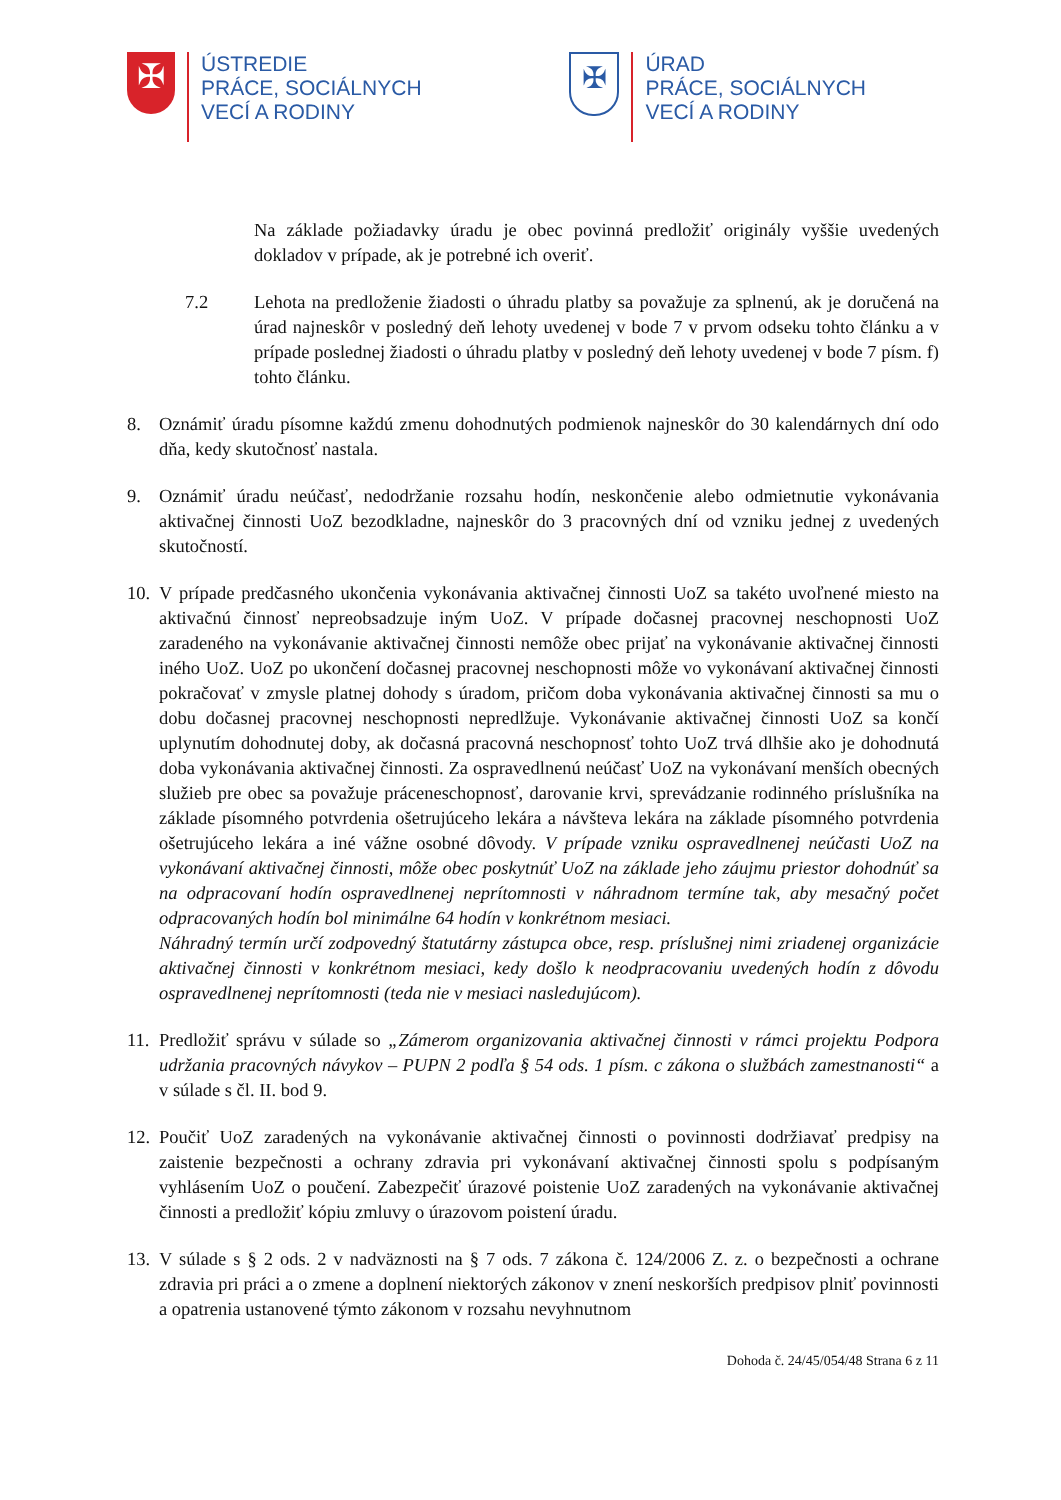✠
ÚSTREDIE
PRÁCE, SOCIÁLNYCH
VECÍ A RODINY
✠
ÚRAD
PRÁCE, SOCIÁLNYCH
VECÍ A RODINY
Na základe požiadavky úradu je obec povinná predložiť originály vyššie uvedených dokladov v prípade, ak je potrebné ich overiť.
7.2 Lehota na predloženie žiadosti o úhradu platby sa považuje za splnenú, ak je doručená na úrad najneskôr v posledný deň lehoty uvedenej v bode 7 v prvom odseku tohto článku a v prípade poslednej žiadosti o úhradu platby v posledný deň lehoty uvedenej v bode 7 písm. f) tohto článku.
8. Oznámiť úradu písomne každú zmenu dohodnutých podmienok najneskôr do 30 kalendárnych dní odo dňa, kedy skutočnosť nastala.
9. Oznámiť úradu neúčasť, nedodržanie rozsahu hodín, neskončenie alebo odmietnutie vykonávania aktivačnej činnosti UoZ bezodkladne, najneskôr do 3 pracovných dní od vzniku jednej z uvedených skutočností.
10.
V prípade predčasného ukončenia vykonávania aktivačnej činnosti UoZ sa takéto uvoľnené miesto na aktivačnú činnosť nepreobsadzuje iným UoZ. V prípade dočasnej pracovnej neschopnosti UoZ zaradeného na vykonávanie aktivačnej činnosti nemôže obec prijať na vykonávanie aktivačnej činnosti iného UoZ. UoZ po ukončení dočasnej pracovnej neschopnosti môže vo vykonávaní aktivačnej činnosti pokračovať v zmysle platnej dohody s úradom, pričom doba vykonávania aktivačnej činnosti sa mu o dobu dočasnej pracovnej neschopnosti nepredlžuje. Vykonávanie aktivačnej činnosti UoZ sa končí uplynutím dohodnutej doby, ak dočasná pracovná neschopnosť tohto UoZ trvá dlhšie ako je dohodnutá doba vykonávania aktivačnej činnosti. Za ospravedlnenú neúčasť UoZ na vykonávaní menších obecných služieb pre obec sa považuje práceneschopnosť, darovanie krvi, sprevádzanie rodinného príslušníka na základe písomného potvrdenia ošetrujúceho lekára a návšteva lekára na základe písomného potvrdenia ošetrujúceho lekára a iné vážne osobné dôvody. V prípade vzniku ospravedlnenej neúčasti UoZ na vykonávaní aktivačnej činnosti, môže obec poskytnúť UoZ na základe jeho záujmu priestor dohodnúť sa na odpracovaní hodín ospravedlnenej neprítomnosti v náhradnom termíne tak, aby mesačný počet odpracovaných hodín bol minimálne 64 hodín v konkrétnom mesiaci.
Náhradný termín určí zodpovedný štatutárny zástupca obce, resp. príslušnej nimi zriadenej organizácie aktivačnej činnosti v konkrétnom mesiaci, kedy došlo k neodpracovaniu uvedených hodín z dôvodu ospravedlnenej neprítomnosti (teda nie v mesiaci nasledujúcom).
11.
Predložiť správu v súlade so „Zámerom organizovania aktivačnej činnosti v rámci projektu Podpora udržania pracovných návykov – PUPN 2 podľa § 54 ods. 1 písm. c zákona o službách zamestnanosti“ a v súlade s čl. II. bod 9.
12.
Poučiť UoZ zaradených na vykonávanie aktivačnej činnosti o povinnosti dodržiavať predpisy na zaistenie bezpečnosti a ochrany zdravia pri vykonávaní aktivačnej činnosti spolu s podpísaným vyhlásením UoZ o poučení. Zabezpečiť úrazové poistenie UoZ zaradených na vykonávanie aktivačnej činnosti a predložiť kópiu zmluvy o úrazovom poistení úradu.
13.
V súlade s § 2 ods. 2 v nadväznosti na § 7 ods. 7 zákona č. 124/2006 Z. z. o bezpečnosti a ochrane zdravia pri práci a o zmene a doplnení niektorých zákonov v znení neskorších predpisov plniť povinnosti a opatrenia ustanovené týmto zákonom v rozsahu nevyhnutnom
Dohoda č. 24/45/054/48 Strana 6 z 11